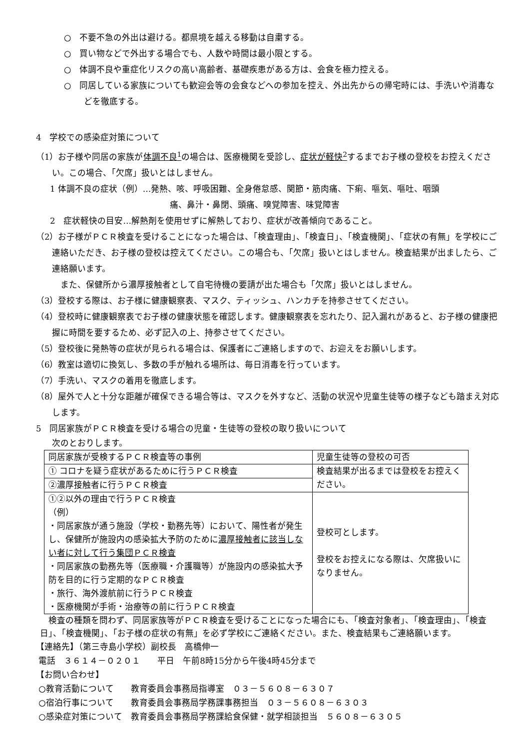○　不要不急の外出は避ける。都県境を越える移動は自粛する。
○　買い物などで外出する場合でも、人数や時間は最小限とする。
○　体調不良や重症化リスクの高い高齢者、基礎疾患がある方は、会食を極力控える。
○　同居している家族についても歓迎会等の会食などへの参加を控え、外出先からの帰宅時には、手洗いや消毒などを徹底する。
4　学校での感染症対策について
（1）お子様や同居の家族が体調不良<sup>1</sup>の場合は、医療機関を受診し、症状が軽快<sup>2</sup>するまでお子様の登校をお控えください。この場合、「欠席」扱いとはしません。
1 体調不良の症状（例）…発熱、咳、呼吸困難、全身倦怠感、関節・筋肉痛、下痢、嘔気、嘔吐、咽頭
痛、鼻汁・鼻閉、頭痛、嗅覚障害、味覚障害
2　症状軽快の目安…解熱剤を使用せずに解熱しており、症状が改善傾向であること。
（2）お子様がＰＣＲ検査を受けることになった場合は、「検査理由」、「検査日」、「検査機関」、「症状の有無」を学校にご連絡いただき、お子様の登校は控えてください。この場合も、「欠席」扱いとはしません。検査結果が出ましたら、ご連絡願います。
　また、保健所から濃厚接触者として自宅待機の要請が出た場合も「欠席」扱いとはしません。
（3）登校する際は、お子様に健康観察表、マスク、ティッシュ、ハンカチを持参させてください。
（4）登校時に健康観察表でお子様の健康状態を確認します。健康観察表を忘れたり、記入漏れがあると、お子様の健康把握に時間を要するため、必ず記入の上、持参させてください。
（5）登校後に発熱等の症状が見られる場合は、保護者にご連絡しますので、お迎えをお願いします。
（6）教室は適切に換気し、多数の手が触れる場所は、毎日消毒を行っています。
（7）手洗い、マスクの着用を徹底します。
（8）屋外で人と十分な距離が確保できる場合等は、マスクを外すなど、活動の状況や児童生徒等の様子なども踏まえ対応します。
5　同居家族がＰＣＲ検査を受ける場合の児童・生徒等の登校の取り扱いについて
次のとおりします。
| 同居家族が受検するＰＣＲ検査等の事例 | 児童生徒等の登校の可否 |
| ① コロナを疑う症状があるために行うＰＣＲ検査 | 検査結果が出るまでは登校をお控えください。 |
| ②濃厚接触者に行うＰＣＲ検査 | |
| ①②以外の理由で行うＰＣＲ検査 （例） ・同居家族が通う施設（学校・勤務先等）において、陽性者が発生し、保健所が施設内の感染拡大予防のために 濃厚接触者に該当しない者に対して行う集団ＰＣＲ検査 ・同居家族の勤務先等（医療職・介護職等）が施設内の感染拡大予防を目的に行う定期的なＰＣＲ検査 ・旅行、海外渡航前に行うＰＣＲ検査 ・医療機関が手術・治療等の前に行うＰＣＲ検査 | 登校可とします。 登校をお控えになる際は、欠席扱いになりません。 |
　検査の種類を問わず、同居家族等がＰＣＲ検査を受けることになった場合にも、「検査対象者」、「検査理由」、「検査日」、「検査機関」、「お子様の症状の有無」を必ず学校にご連絡ください。また、検査結果もご連絡願います。
【連絡先】（第三寺島小学校）副校長　高橋伸一
電話　３６１４－０２０１　　平日　午前8時15分から午後4時45分まで
【お問い合わせ】
○教育活動について　　教育委員会事務局指導室　０３－５６０８－６３０７
○宿泊行事について　　教育委員会事務局学務課事務担当　０３－５６０８－６３０３
○感染症対策について　教育委員会事務局学務課給食保健・就学相談担当　５６０８－６３０５